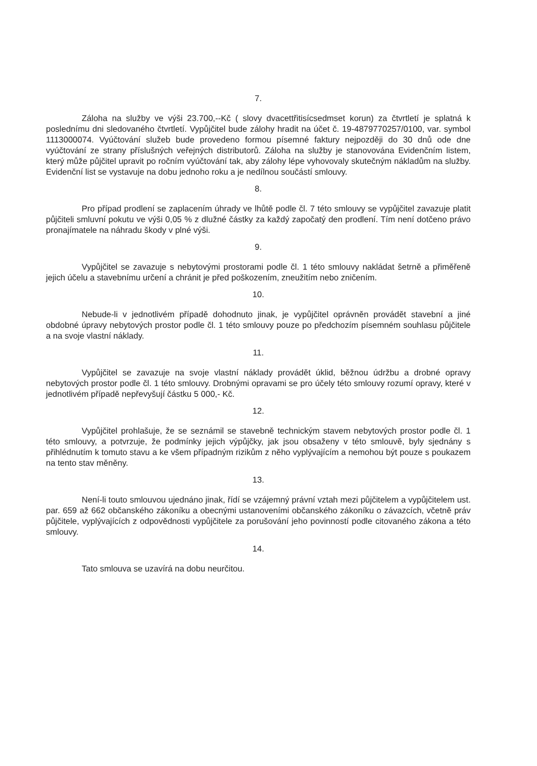7.
Záloha na služby ve výši 23.700,--Kč ( slovy dvacettřitisícsedmset korun) za čtvrtletí je splatná k poslednímu dni sledovaného čtvrtletí. Vypůjčitel bude zálohy hradit na účet č. 19-4879770257/0100, var. symbol 1113000074. Vyúčtování služeb bude provedeno formou písemné faktury nejpozději do 30 dnů ode dne vyúčtování ze strany příslušných veřejných distributorů. Záloha na služby je stanovována Evidenčním listem, který může půjčitel upravit po ročním vyúčtování tak, aby zálohy lépe vyhovovaly skutečným nákladům na služby. Evidenční list se vystavuje na dobu jednoho roku a je nedílnou součástí smlouvy.
8.
Pro případ prodlení se zaplacením úhrady ve lhůtě podle čl. 7 této smlouvy se vypůjčitel zavazuje platit půjčiteli smluvní pokutu ve výši 0,05 % z dlužné částky za každý započatý den prodlení. Tím není dotčeno právo pronajímatele na náhradu škody v plné výši.
9.
Vypůjčitel se zavazuje s nebytovými prostorami podle čl. 1 této smlouvy nakládat šetrně a přiměřeně jejich účelu a stavebnímu určení a chránit je před poškozením, zneužitím nebo zničením.
10.
Nebude-li v jednotlivém případě dohodnuto jinak, je vypůjčitel oprávněn provádět stavební a jiné obdobné úpravy nebytových prostor podle čl. 1 této smlouvy pouze po předchozím písemném souhlasu půjčitele a na svoje vlastní náklady.
11.
Vypůjčitel se zavazuje na svoje vlastní náklady provádět úklid, běžnou údržbu a drobné opravy nebytových prostor podle čl. 1 této smlouvy. Drobnými opravami se pro účely této smlouvy rozumí opravy, které v jednotlivém případě nepřevyšují částku 5 000,- Kč.
12.
Vypůjčitel prohlašuje, že se seznámil se stavebně technickým stavem nebytových prostor podle čl. 1 této smlouvy, a potvrzuje, že podmínky jejich výpůjčky, jak jsou obsaženy v této smlouvě, byly sjednány s přihlédnutím k tomuto stavu a ke všem případným rizikům z něho vyplývajícím a nemohou být pouze s poukazem na tento stav měněny.
13.
Není-li touto smlouvou ujednáno jinak, řídí se vzájemný právní vztah mezi půjčitelem a vypůjčitelem ust. par. 659 až 662 občanského zákoníku a obecnými ustanoveními občanského zákoníku o závazcích, včetně práv půjčitele, vyplývajících z odpovědnosti vypůjčitele za porušování jeho povinností podle citovaného zákona a této smlouvy.
14.
Tato smlouva se uzavírá na dobu neurčitou.